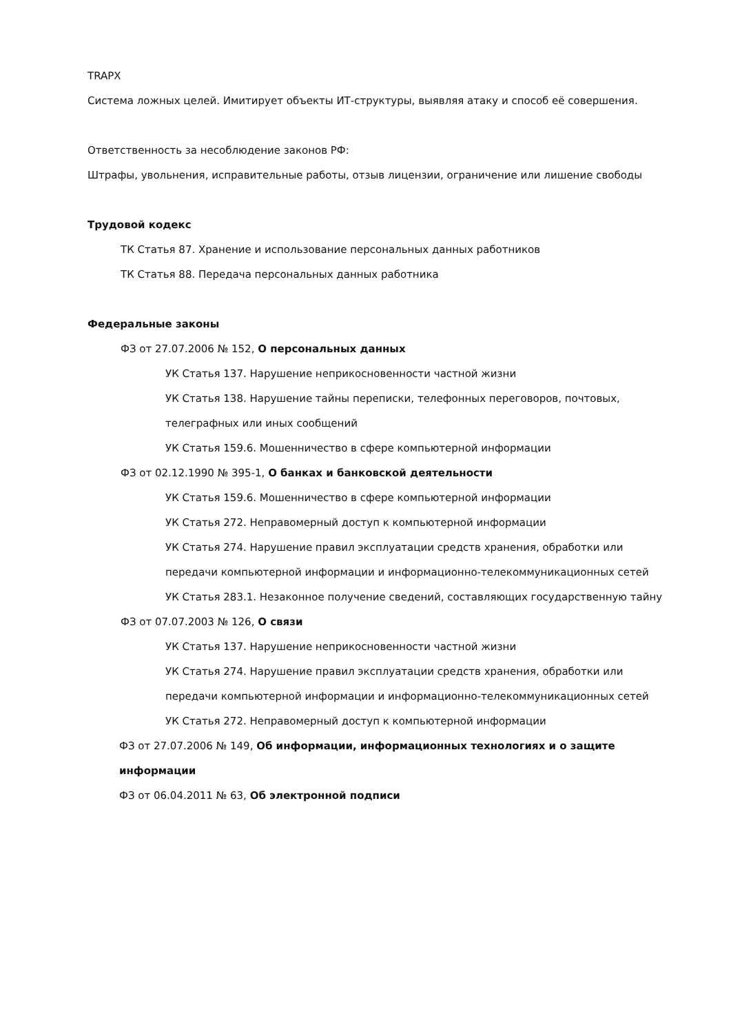TRAPX
Система ложных целей. Имитирует объекты ИТ-структуры, выявляя атаку и способ её совершения.
Ответственность за несоблюдение законов РФ:
Штрафы, увольнения, исправительные работы, отзыв лицензии, ограничение или лишение свободы
Трудовой кодекс
ТК Статья 87. Хранение и использование персональных данных работников
ТК Статья 88. Передача персональных данных работника
Федеральные законы
ФЗ от 27.07.2006 № 152, О персональных данных
УК Статья 137. Нарушение неприкосновенности частной жизни
УК Статья 138. Нарушение тайны переписки, телефонных переговоров, почтовых,
телеграфных или иных сообщений
УК Статья 159.6. Мошенничество в сфере компьютерной информации
ФЗ от 02.12.1990 № 395-1, О банках и банковской деятельности
УК Статья 159.6. Мошенничество в сфере компьютерной информации
УК Статья 272. Неправомерный доступ к компьютерной информации
УК Статья 274. Нарушение правил эксплуатации средств хранения, обработки или
передачи компьютерной информации и информационно-телекоммуникационных сетей
УК Статья 283.1. Незаконное получение сведений, составляющих государственную тайну
ФЗ от 07.07.2003 № 126, О связи
УК Статья 137. Нарушение неприкосновенности частной жизни
УК Статья 274. Нарушение правил эксплуатации средств хранения, обработки или
передачи компьютерной информации и информационно-телекоммуникационных сетей
УК Статья 272. Неправомерный доступ к компьютерной информации
ФЗ от 27.07.2006 № 149, Об информации, информационных технологиях и о защите
информации
ФЗ от 06.04.2011 № 63, Об электронной подписи